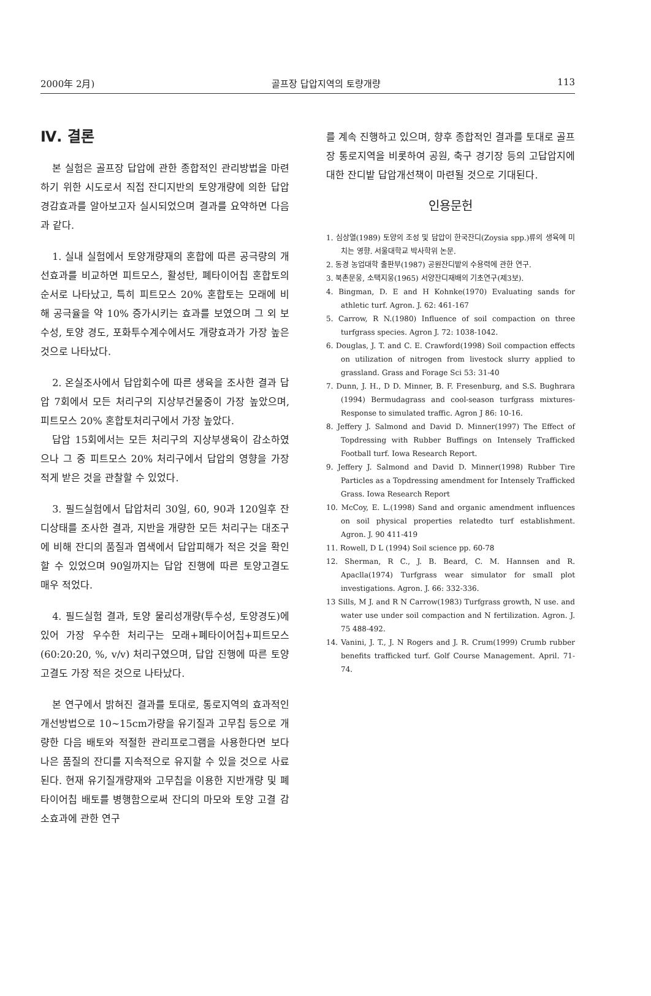2000年 2月) 골프장 답압지역의 토량개량 113
Ⅳ. 결론
본 실험은 골프장 답압에 관한 종합적인 관리방법을 마련하기 위한 시도로서 직접 잔디지반의 토양개량에 의한 답압 경감효과를 알아보고자 실시되었으며 결과를 요약하면 다음과 같다.
1. 실내 실험에서 토양개량재의 혼합에 따른 공극량의 개선효과를 비교하면 피트모스, 활성탄, 폐타이어칩 혼합토의 순서로 나타났고, 특히 피트모스 20% 혼합토는 모래에 비해 공극율을 약 10% 증가시키는 효과를 보였으며 그 외 보수성, 토양 경도, 포화투수계수에서도 개량효과가 가장 높은 것으로 나타났다.
2. 온실조사에서 답압회수에 따른 생육을 조사한 결과 답압 7회에서 모든 처리구의 지상부건물중이 가장 높았으며, 피트모스 20% 혼합토처리구에서 가장 높았다.
답압 15회에서는 모든 처리구의 지상부생육이 감소하였으나 그 중 피트모스 20% 처리구에서 답압의 영향을 가장 적게 받은 것을 관찰할 수 있었다.
3. 필드실험에서 답압처리 30일, 60, 90과 120일후 잔디상태를 조사한 결과, 지반을 개량한 모든 처리구는 대조구에 비해 잔디의 품질과 엽색에서 답압피해가 적은 것을 확인할 수 있었으며 90일까지는 답압 진행에 따른 토양고결도 매우 적었다.
4. 필드실험 결과, 토양 물리성개량(투수성, 토양경도)에 있어 가장 우수한 처리구는 모래+폐타이어칩+피트모스(60:20:20, %, v/v) 처리구였으며, 답압 진행에 따른 토양고결도 가장 적은 것으로 나타났다.
본 연구에서 밝혀진 결과를 토대로, 통로지역의 효과적인 개선방법으로 10∼15cm가량을 유기질과 고무칩 등으로 개량한 다음 배토와 적절한 관리프로그램을 사용한다면 보다 나은 품질의 잔디를 지속적으로 유지할 수 있을 것으로 사료된다. 현재 유기질개량재와 고무칩을 이용한 지반개량 및 폐타이어칩 배토를 병행함으로써 잔디의 마모와 토양 고결 감소효과에 관한 연구
를 계속 진행하고 있으며, 향후 종합적인 결과를 토대로 골프장 통로지역을 비롯하여 공원, 축구 경기장 등의 고답압지에 대한 잔디밭 답압개선책이 마련될 것으로 기대된다.
인용문헌
1. 심상열(1989) 토양의 조성 및 답압이 한국잔디(Zoysia spp.)류의 생육에 미치는 영향. 서울대학교 박사학위 논문.
2. 동경 농업대학 출판부(1987) 공원잔디밭의 수용력에 관한 연구.
3. 북촌문웅, 소택지웅(1965) 서양잔디재배의 기초연구(제3보).
4. Bingman, D. E and H Kohnke(1970) Evaluating sands for athletic turf. Agron. J. 62: 461-167
5. Carrow, R N.(1980) Influence of soil compaction on three turfgrass species. Agron J. 72: 1038-1042.
6. Douglas, J. T. and C. E. Crawford(1998) Soil compaction effects on utilization of nitrogen from livestock slurry applied to grassland. Grass and Forage Sci 53: 31-40
7. Dunn, J. H., D D. Minner, B. F. Fresenburg, and S.S. Bughrara (1994) Bermudagrass and cool-season turfgrass mixtures- Response to simulated traffic. Agron J 86: 10-16.
8. Jeffery J. Salmond and David D. Minner(1997) The Effect of Topdressing with Rubber Buffings on Intensely Trafficked Football turf. Iowa Research Report.
9. Jeffery J. Salmond and David D. Minner(1998) Rubber Tire Particles as a Topdressing amendment for Intensely Trafficked Grass. Iowa Research Report
10. McCoy, E. L.(1998) Sand and organic amendment influences on soil physical properties relatedto turf establishment. Agron. J. 90 411-419
11. Rowell, D L (1994) Soil science pp. 60-78
12. Sherman, R C., J. B. Beard, C. M. Hannsen and R. Apaclla(1974) Turfgrass wear simulator for small plot investigations. Agron. J. 66: 332-336.
13 Sills, M J. and R N Carrow(1983) Turfgrass growth, N use. and water use under soil compaction and N fertilization. Agron. J. 75 488-492.
14. Vanini, J. T., J. N Rogers and J. R. Crum(1999) Crumb rubber benefits trafficked turf. Golf Course Management. April. 71-74.